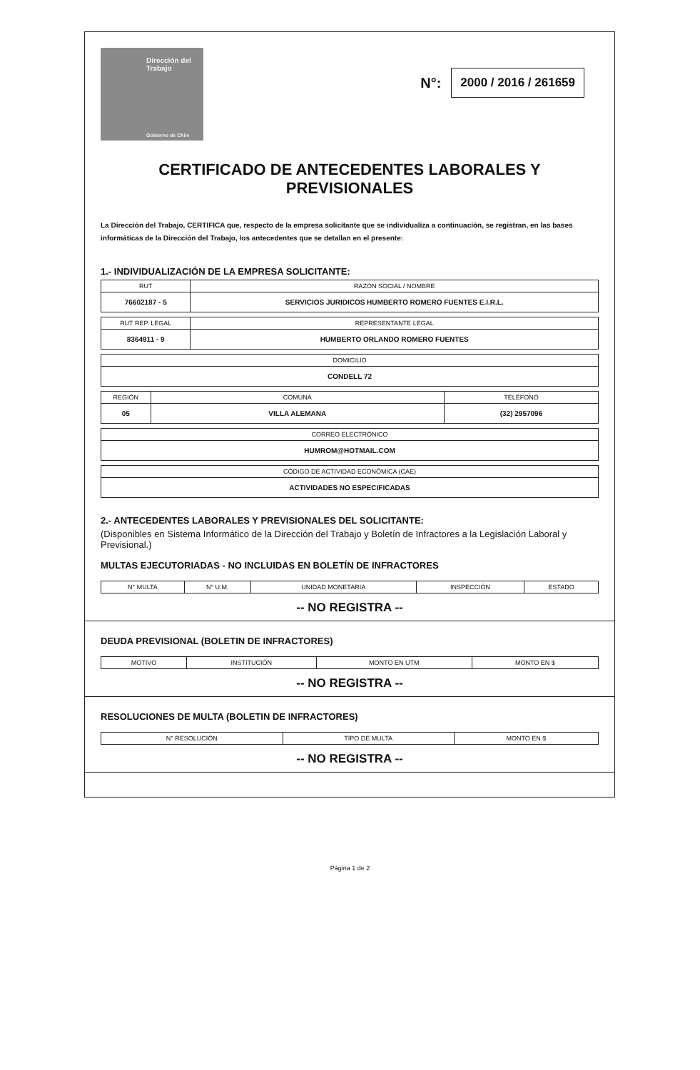Dirección del
Trabajo
Gobierno de Chile
N°: 2000 / 2016 / 261659
CERTIFICADO DE ANTECEDENTES LABORALES Y
PREVISIONALES
La Dirección del Trabajo, CERTIFICA que, respecto de la empresa solicitante que se individualiza a continuación, se registran, en las bases informáticas de la Dirección del Trabajo, los antecedentes que se detallan en el presente:
1.- INDIVIDUALIZACIÓN DE LA EMPRESA SOLICITANTE:
| RUT | RAZÓN SOCIAL / NOMBRE |
| --- | --- |
| 76602187 - 5 | SERVICIOS JURIDICOS HUMBERTO ROMERO FUENTES E.I.R.L. |
| RUT REP. LEGAL | REPRESENTANTE LEGAL |
| --- | --- |
| 8364911 - 9 | HUMBERTO ORLANDO ROMERO FUENTES |
| DOMICILIO |
| --- |
| CONDELL 72 |
| REGIÓN | COMUNA | TELÉFONO |
| --- | --- | --- |
| 05 | VILLA ALEMANA | (32) 2957096 |
| CORREO ELECTRÓNICO |
| --- |
| HUMROM@HOTMAIL.COM |
| CÓDIGO DE ACTIVIDAD ECONÓMICA (CAE) |
| --- |
| ACTIVIDADES NO ESPECIFICADAS |
2.- ANTECEDENTES LABORALES Y PREVISIONALES DEL SOLICITANTE:
(Disponibles en Sistema Informático de la Dirección del Trabajo y Boletín de Infractores a la Legislación Laboral y Previsional.)
MULTAS EJECUTORIADAS - NO INCLUIDAS EN BOLETÍN DE INFRACTORES
| N° MULTA | N° U.M. | UNIDAD MONETARIA | INSPECCIÓN | ESTADO |
| --- | --- | --- | --- | --- |
-- NO REGISTRA --
DEUDA PREVISIONAL (BOLETIN DE INFRACTORES)
| MOTIVO | INSTITUCIÓN | MONTO EN UTM | MONTO EN $ |
| --- | --- | --- | --- |
-- NO REGISTRA --
RESOLUCIONES DE MULTA (BOLETIN DE INFRACTORES)
| N° RESOLUCIÓN | TIPO DE MULTA | MONTO EN $ |
| --- | --- | --- |
-- NO REGISTRA --
Página 1 de 2